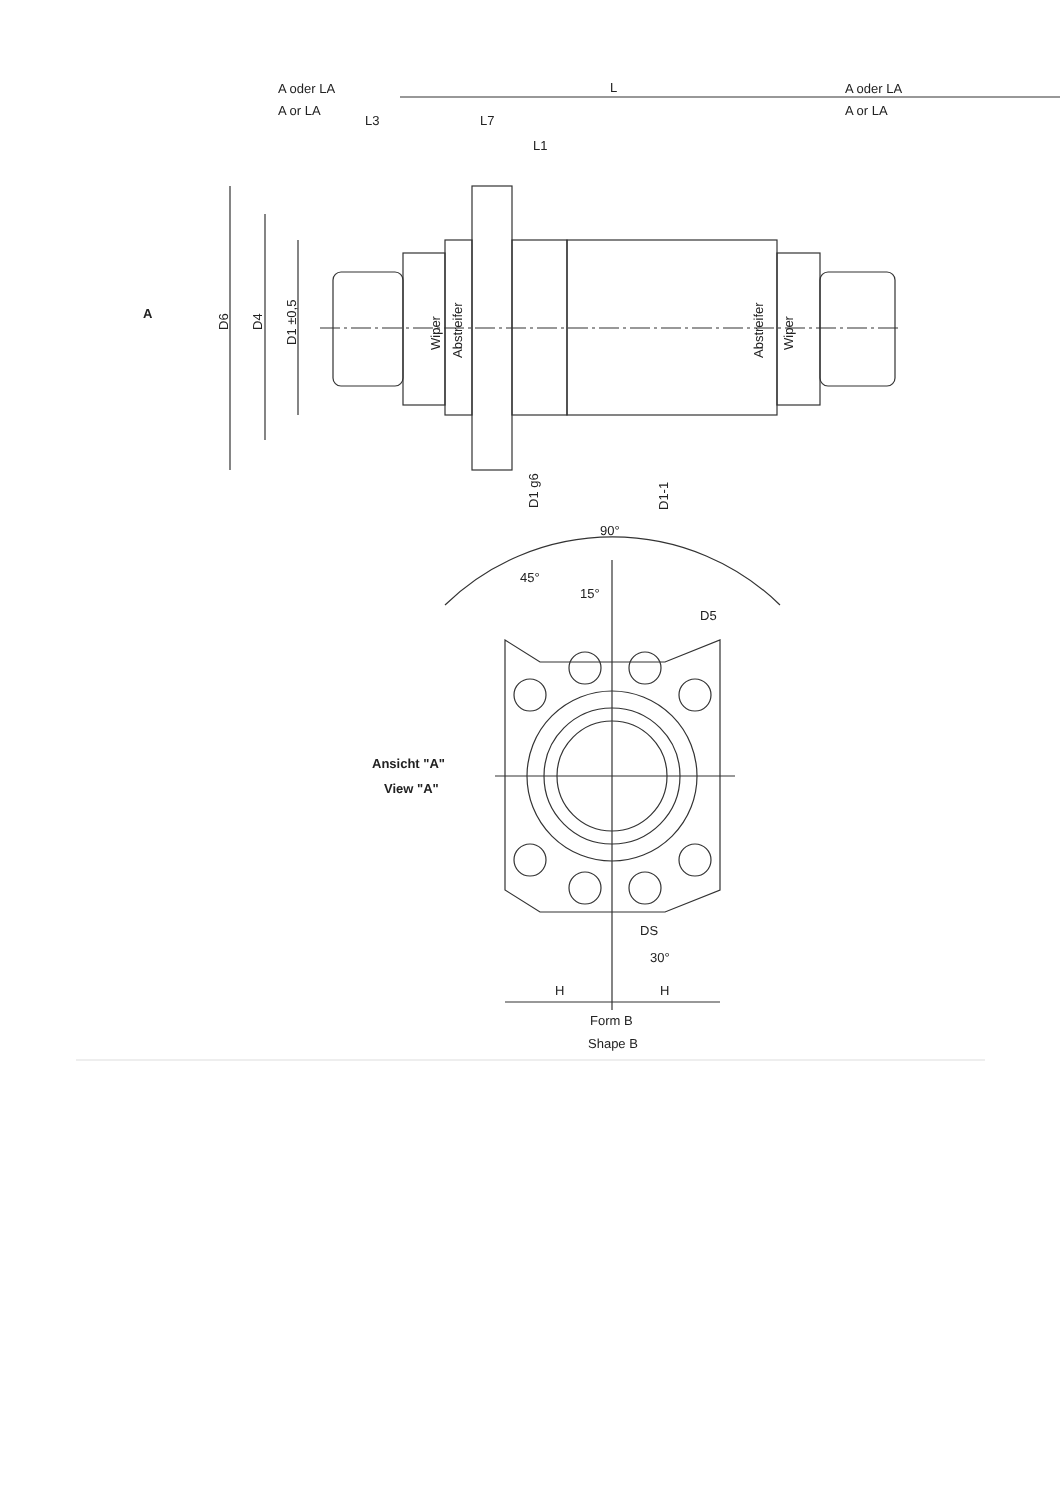A oder LA
A or LA
A oder LA
A or LA
L
L3
L7
L1
A
D6
D4
D1 ±0,5
Wiper
Abstreifer
Abstreifer
Wiper
D1 g6
D1-1
90°
45°
15°
D5
Ansicht "A"
View "A"
DS
30°
H
H
Form B
Shape B